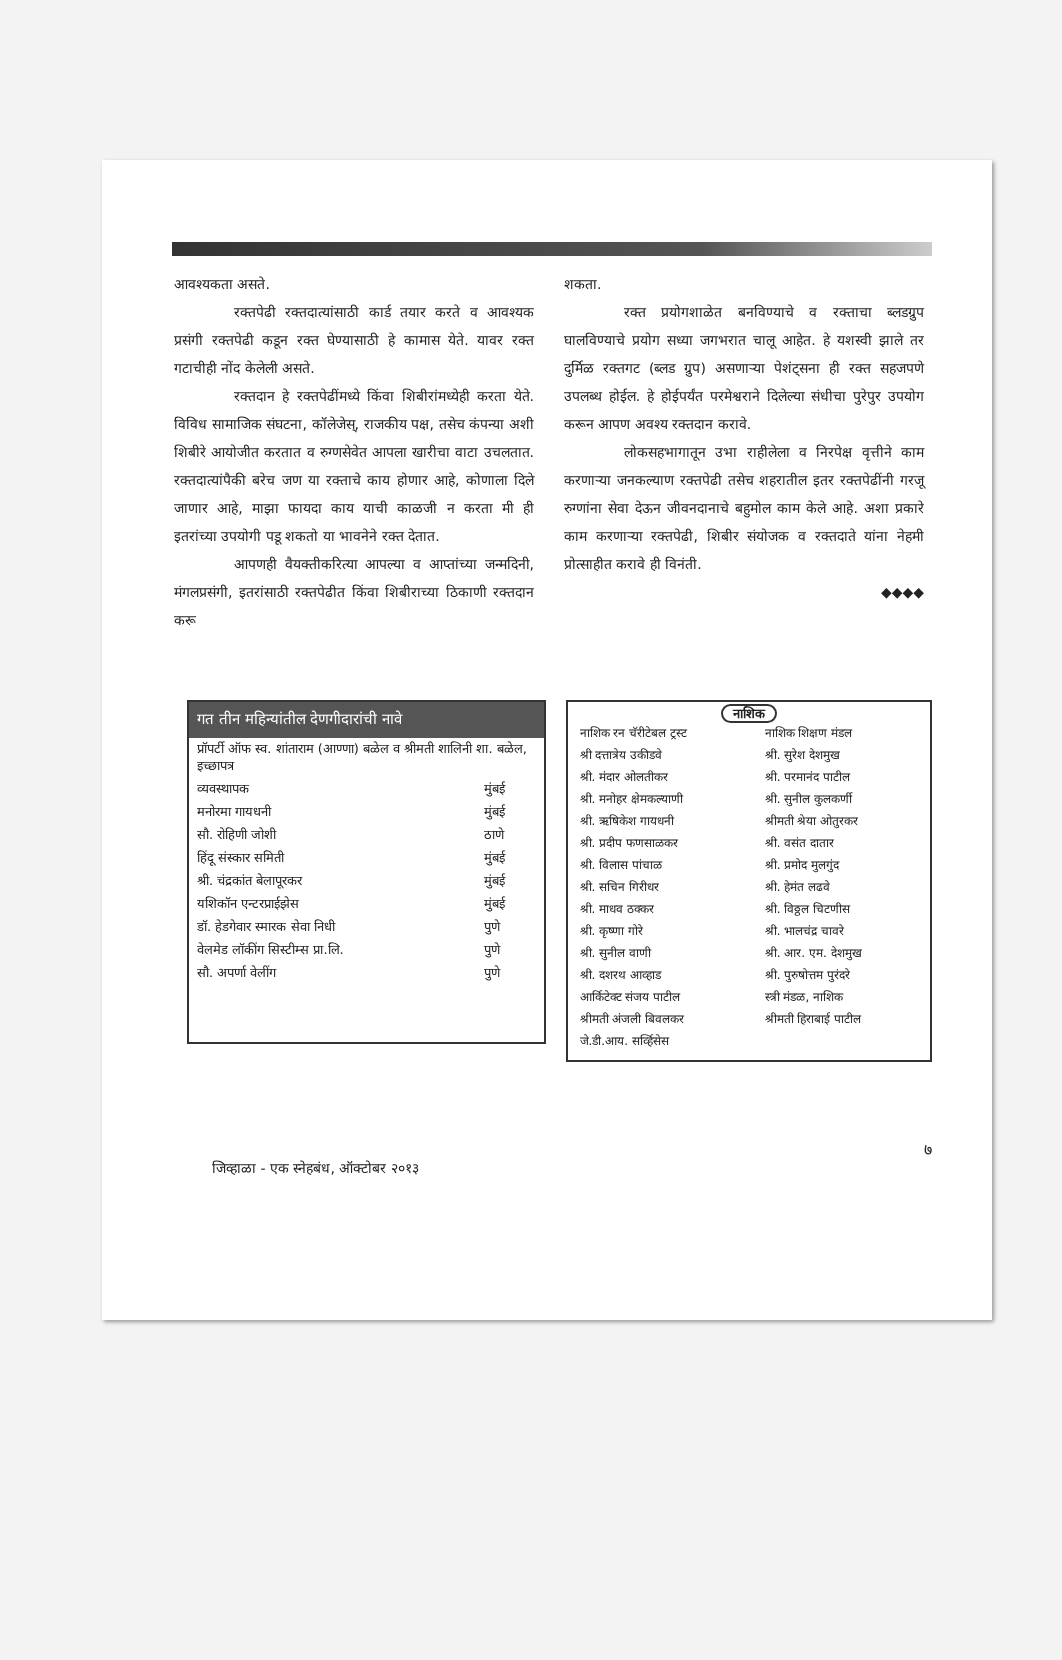आवश्यकता असते.
रक्तपेढी रक्तदात्यांसाठी कार्ड तयार करते व आवश्यक प्रसंगी रक्तपेढी कडून रक्त घेण्यासाठी हे कामास येते. यावर रक्त गटाचीही नोंद केलेली असते.
रक्तदान हे रक्तपेढींमध्ये किंवा शिबीरांमध्येही करता येते. विविध सामाजिक संघटना, कॉलेजेस्, राजकीय पक्ष, तसेच कंपन्या अशी शिबीरे आयोजीत करतात व रुग्णसेवेत आपला खारीचा वाटा उचलतात. रक्तदात्यांपैकी बरेच जण या रक्ताचे काय होणार आहे, कोणाला दिले जाणार आहे, माझा फायदा काय याची काळजी न करता मी ही इतरांच्या उपयोगी पडू शकतो या भावनेने रक्त देतात.
आपणही वैयक्तीकरित्या आपल्या व आप्तांच्या जन्मदिनी, मंगलप्रसंगी, इतरांसाठी रक्तपेढीत किंवा शिबीराच्या ठिकाणी रक्तदान करू
शकता.
रक्त प्रयोगशाळेत बनविण्याचे व रक्ताचा ब्लडग्रुप घालविण्याचे प्रयोग सध्या जगभरात चालू आहेत. हे यशस्वी झाले तर दुर्मिळ रक्तगट (ब्लड ग्रुप) असणाऱ्या पेशंट्सना ही रक्त सहजपणे उपलब्ध होईल. हे होईपर्यंत परमेश्वराने दिलेल्या संधीचा पुरेपुर उपयोग करून आपण अवश्य रक्तदान करावे.
लोकसहभागातून उभा राहीलेला व निरपेक्ष वृत्तीने काम करणाऱ्या जनकल्याण रक्तपेढी तसेच शहरातील इतर रक्तपेढींनी गरजू रुग्णांना सेवा देऊन जीवनदानाचे बहुमोल काम केले आहे. अशा प्रकारे काम करणाऱ्या रक्तपेढी, शिबीर संयोजक व रक्तदाते यांना नेहमी प्रोत्साहीत करावे ही विनंती.
◆◆◆◆
गत तीन महिन्यांतील देणगीदारांची नावे
| प्रॉपर्टी ऑफ स्व. शांताराम (आण्णा) बळेल व श्रीमती शालिनी शा. बळेल, इच्छापत्र | |
| व्यवस्थापक | मुंबई |
| मनोरमा गायधनी | मुंबई |
| सौ. रोहिणी जोशी | ठाणे |
| हिंदू संस्कार समिती | मुंबई |
| श्री. चंद्रकांत बेलापूरकर | मुंबई |
| यशिकॉन एन्टरप्राईझेस | मुंबई |
| डॉ. हेडगेवार स्मारक सेवा निधी | पुणे |
| वेलमेड लॉकींग सिस्टीम्स प्रा.लि. | पुणे |
| सौ. अपर्णा वेलींग | पुणे |
नाशिक
| नाशिक रन चॅरीटेबल ट्रस्ट | नाशिक शिक्षण मंडल |
| श्री दत्तात्रेय उकीडवे | श्री. सुरेश देशमुख |
| श्री. मंदार ओलतीकर | श्री. परमानंद पाटील |
| श्री. मनोहर क्षेमकल्याणी | श्री. सुनील कुलकर्णी |
| श्री. ऋषिकेश गायधनी | श्रीमती श्रेया ओतुरकर |
| श्री. प्रदीप फणसाळकर | श्री. वसंत दातार |
| श्री. विलास पांचाळ | श्री. प्रमोद मुलगुंद |
| श्री. सचिन गिरीधर | श्री. हेमंत लढवे |
| श्री. माधव ठक्कर | श्री. विठ्ठल चिटणीस |
| श्री. कृष्णा गोरे | श्री. भालचंद्र चावरे |
| श्री. सुनील वाणी | श्री. आर. एम. देशमुख |
| श्री. दशरथ आव्हाड | श्री. पुरुषोत्तम पुरंदरे |
| आर्किटेक्ट संजय पाटील | स्त्री मंडळ, नाशिक |
| श्रीमती अंजली बिवलकर | श्रीमती हिराबाई पाटील |
| जे.डी.आय. सर्व्हिसेस | |
७
जिव्हाळा - एक स्नेहबंध, ऑक्टोबर २०१३